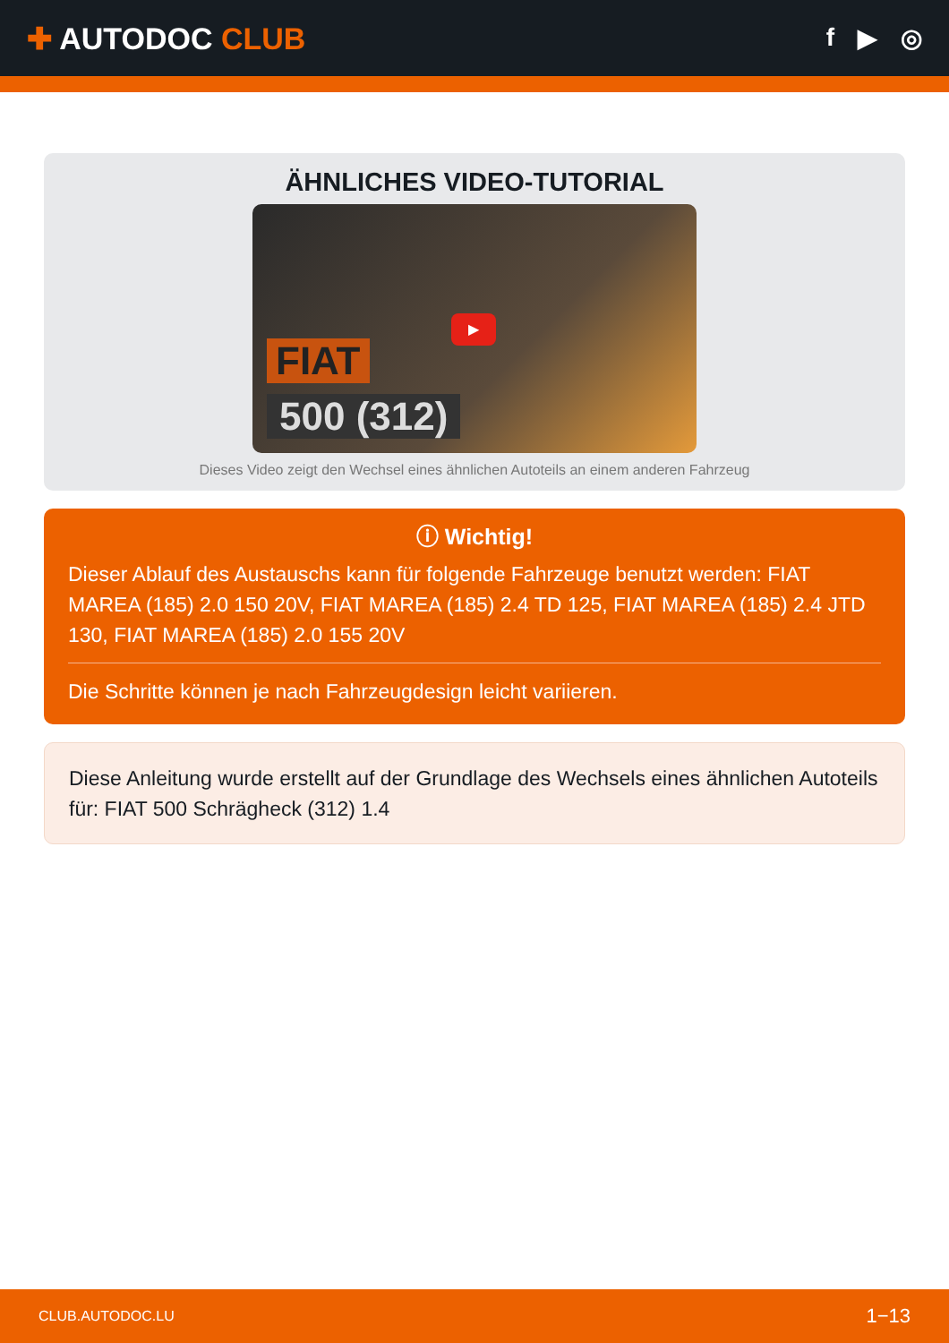✚ AUTODOC CLUB
f ▶ ◎
ÄHNLICHES VIDEO-TUTORIAL
FIAT
500 (312)
▶
Dieses Video zeigt den Wechsel eines ähnlichen Autoteils an einem anderen Fahrzeug
ⓘ Wichtig!
Dieser Ablauf des Austauschs kann für folgende Fahrzeuge benutzt werden: FIAT MAREA (185) 2.0 150 20V, FIAT MAREA (185) 2.4 TD 125, FIAT MAREA (185) 2.4 JTD 130, FIAT MAREA (185) 2.0 155 20V
Die Schritte können je nach Fahrzeugdesign leicht variieren.
Diese Anleitung wurde erstellt auf der Grundlage des Wechsels eines ähnlichen Autoteils für: FIAT 500 Schrägheck (312) 1.4
CLUB.AUTODOC.LU 1−13